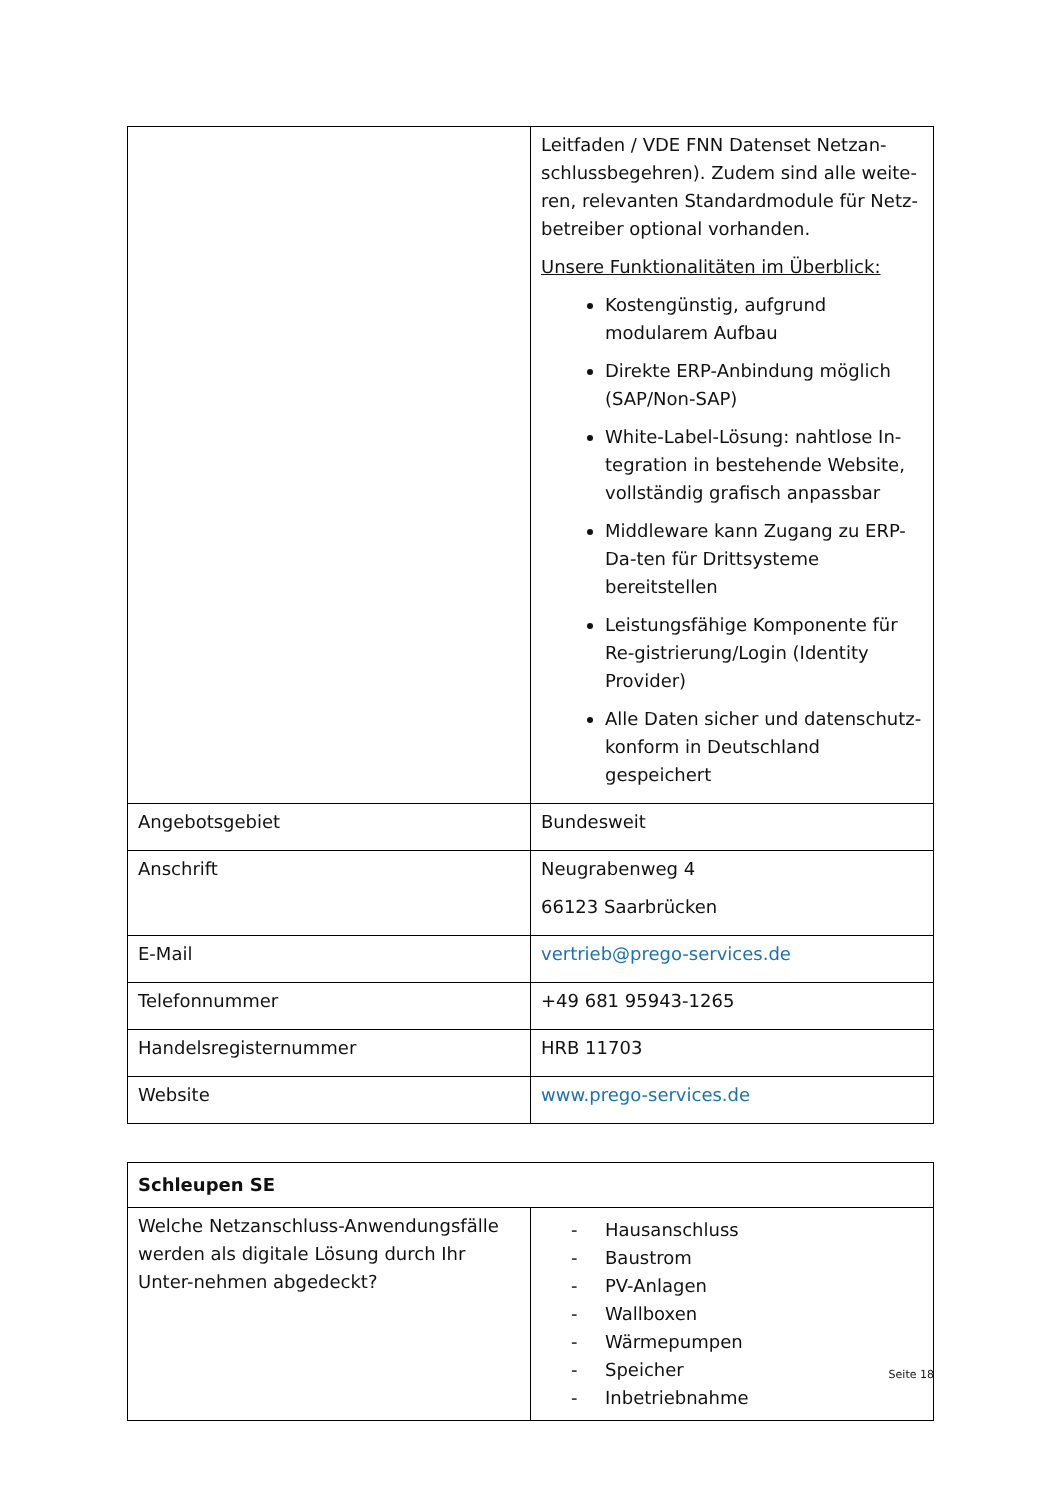| | Leitfaden / VDE FNN Datenset Netzan-schlussbegehren). Zudem sind alle weite-ren, relevanten Standardmodule für Netz-betreiber optional vorhanden. Unsere Funktionalitäten im Überblick: Kostengünstig, aufgrund modularem Aufbau Direkte ERP-Anbindung möglich (SAP/Non-SAP) White-Label-Lösung: nahtlose In-tegration in bestehende Website, vollständig grafisch anpassbar Middleware kann Zugang zu ERP-Da-ten für Drittsysteme bereitstellen Leistungsfähige Komponente für Re-gistrierung/Login (Identity Provider) Alle Daten sicher und datenschutz-konform in Deutschland gespeichert |
| Angebotsgebiet | Bundesweit |
| Anschrift | Neugrabenweg 4 66123 Saarbrücken |
| E-Mail | vertrieb@prego-services.de |
| Telefonnummer | +49 681 95943-1265 |
| Handelsregisternummer | HRB 11703 |
| Website | www.prego-services.de |
| Schleupen SE | |
| Welche Netzanschluss-Anwendungsfälle werden als digitale Lösung durch Ihr Unter-nehmen abgedeckt? | - Hausanschluss - Baustrom - PV-Anlagen - Wallboxen - Wärmepumpen - Speicher - Inbetriebnahme |
Seite 18